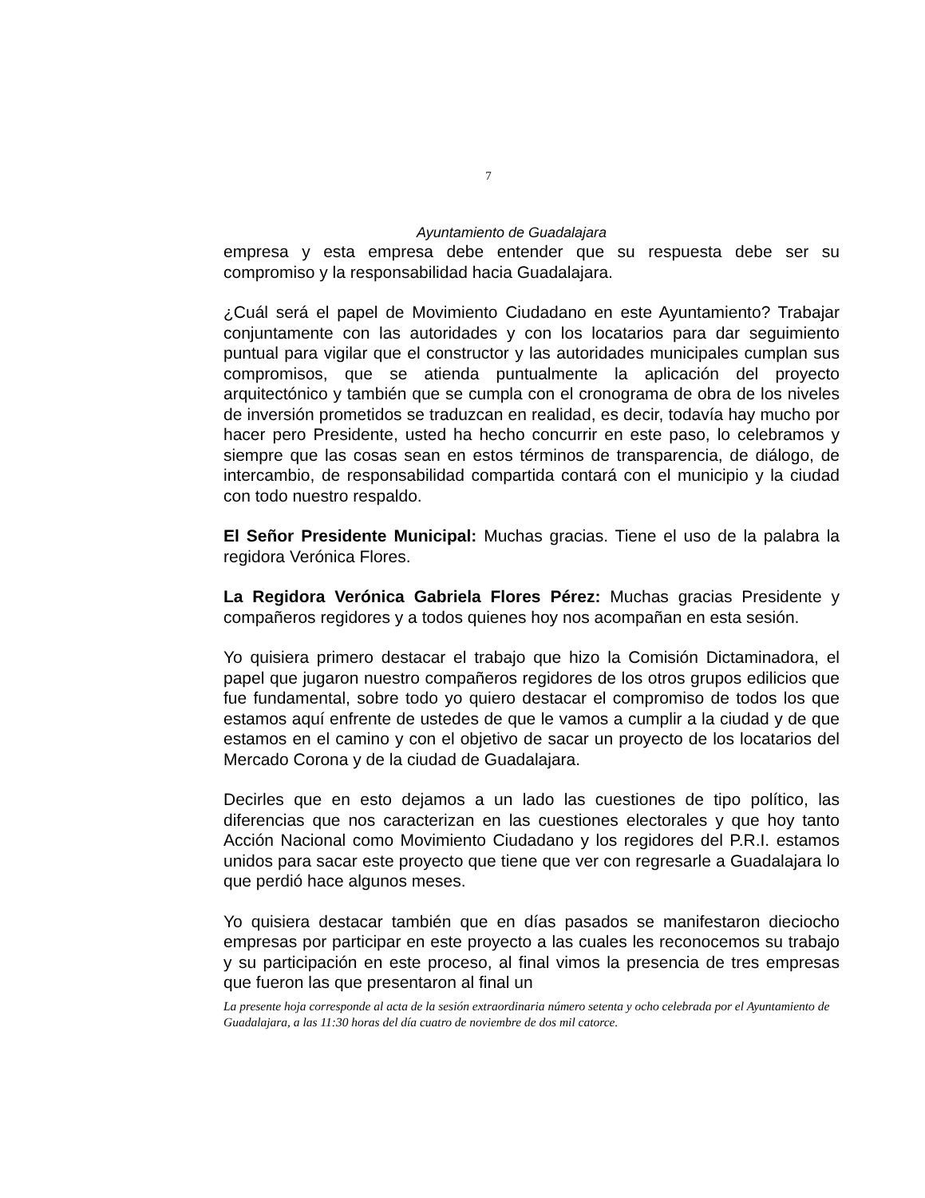7
Ayuntamiento de Guadalajara
empresa y esta empresa debe entender que su respuesta debe ser su compromiso y la responsabilidad hacia Guadalajara.
¿Cuál será el papel de Movimiento Ciudadano en este Ayuntamiento? Trabajar conjuntamente con las autoridades y con los locatarios para dar seguimiento puntual para vigilar que el constructor y las autoridades municipales cumplan sus compromisos, que se atienda puntualmente la aplicación del proyecto arquitectónico y también que se cumpla con el cronograma de obra de los niveles de inversión prometidos se traduzcan en realidad, es decir, todavía hay mucho por hacer pero Presidente, usted ha hecho concurrir en este paso, lo celebramos y siempre que las cosas sean en estos términos de transparencia, de diálogo, de intercambio, de responsabilidad compartida contará con el municipio y la ciudad con todo nuestro respaldo.
El Señor Presidente Municipal: Muchas gracias. Tiene el uso de la palabra la regidora Verónica Flores.
La Regidora Verónica Gabriela Flores Pérez: Muchas gracias Presidente y compañeros regidores y a todos quienes hoy nos acompañan en esta sesión.
Yo quisiera primero destacar el trabajo que hizo la Comisión Dictaminadora, el papel que jugaron nuestro compañeros regidores de los otros grupos edilicios que fue fundamental, sobre todo yo quiero destacar el compromiso de todos los que estamos aquí enfrente de ustedes de que le vamos a cumplir a la ciudad y de que estamos en el camino y con el objetivo de sacar un proyecto de los locatarios del Mercado Corona y de la ciudad de Guadalajara.
Decirles que en esto dejamos a un lado las cuestiones de tipo político, las diferencias que nos caracterizan en las cuestiones electorales y que hoy tanto Acción Nacional como Movimiento Ciudadano y los regidores del P.R.I. estamos unidos para sacar este proyecto que tiene que ver con regresarle a Guadalajara lo que perdió hace algunos meses.
Yo quisiera destacar también que en días pasados se manifestaron dieciocho empresas por participar en este proyecto a las cuales les reconocemos su trabajo y su participación en este proceso, al final vimos la presencia de tres empresas que fueron las que presentaron al final un
La presente hoja corresponde al acta de la sesión extraordinaria número setenta y ocho celebrada por el Ayuntamiento de Guadalajara, a las 11:30 horas del día cuatro de noviembre de dos mil catorce.